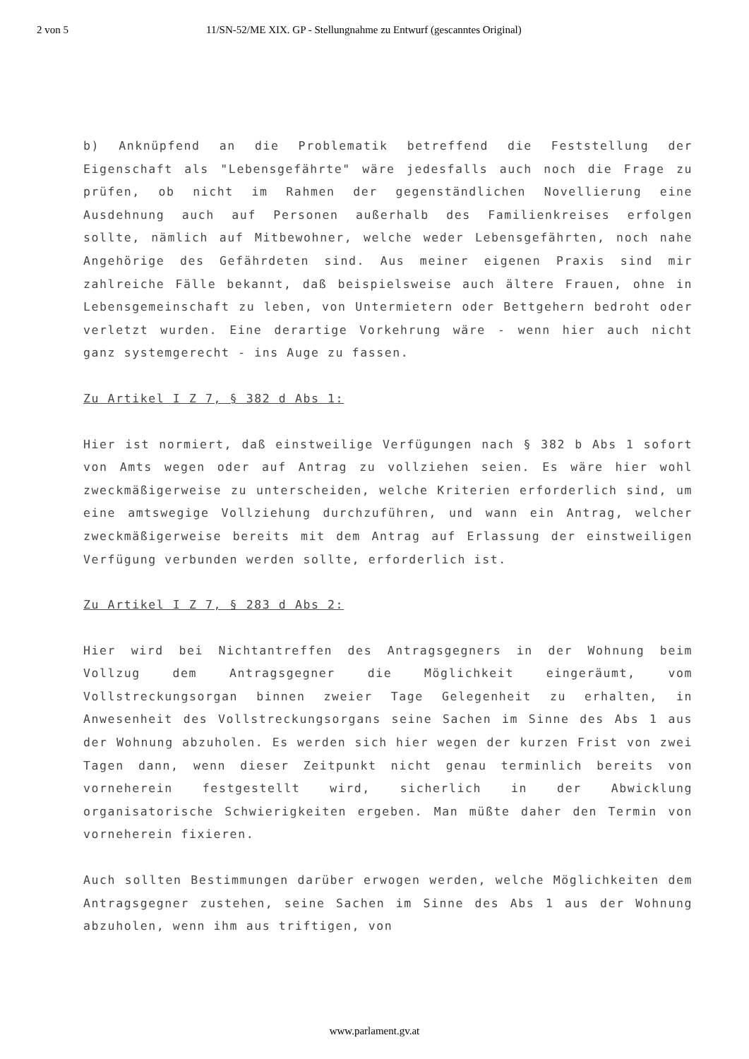2 von 5 11/SN-52/ME XIX. GP - Stellungnahme zu Entwurf (gescanntes Original)
b) Anknüpfend an die Problematik betreffend die Feststellung der Eigenschaft als "Lebensgefährte" wäre jedesfalls auch noch die Frage zu prüfen, ob nicht im Rahmen der gegenständlichen Novellierung eine Ausdehnung auch auf Personen außerhalb des Familienkreises erfolgen sollte, nämlich auf Mitbewohner, welche weder Lebensgefährten, noch nahe Angehörige des Gefährdeten sind. Aus meiner eigenen Praxis sind mir zahlreiche Fälle bekannt, daß beispielsweise auch ältere Frauen, ohne in Lebensgemeinschaft zu leben, von Untermietern oder Bettgehern bedroht oder verletzt wurden. Eine derartige Vorkehrung wäre - wenn hier auch nicht ganz systemgerecht - ins Auge zu fassen.
Zu Artikel I Z 7, § 382 d Abs 1:
Hier ist normiert, daß einstweilige Verfügungen nach § 382 b Abs 1 sofort von Amts wegen oder auf Antrag zu vollziehen seien. Es wäre hier wohl zweckmäßigerweise zu unterscheiden, welche Kriterien erforderlich sind, um eine amtswegige Vollziehung durchzuführen, und wann ein Antrag, welcher zweckmäßigerweise bereits mit dem Antrag auf Erlassung der einstweiligen Verfügung verbunden werden sollte, erforderlich ist.
Zu Artikel I Z 7, § 283 d Abs 2:
Hier wird bei Nichtantreffen des Antragsgegners in der Wohnung beim Vollzug dem Antragsgegner die Möglichkeit eingeräumt, vom Vollstreckungsorgan binnen zweier Tage Gelegenheit zu erhalten, in Anwesenheit des Vollstreckungsorgans seine Sachen im Sinne des Abs 1 aus der Wohnung abzuholen. Es werden sich hier wegen der kurzen Frist von zwei Tagen dann, wenn dieser Zeitpunkt nicht genau terminlich bereits von vorneherein festgestellt wird, sicherlich in der Abwicklung organisatorische Schwierigkeiten ergeben. Man müßte daher den Termin von vorneherein fixieren.
Auch sollten Bestimmungen darüber erwogen werden, welche Möglichkeiten dem Antragsgegner zustehen, seine Sachen im Sinne des Abs 1 aus der Wohnung abzuholen, wenn ihm aus triftigen, von
www.parlament.gv.at